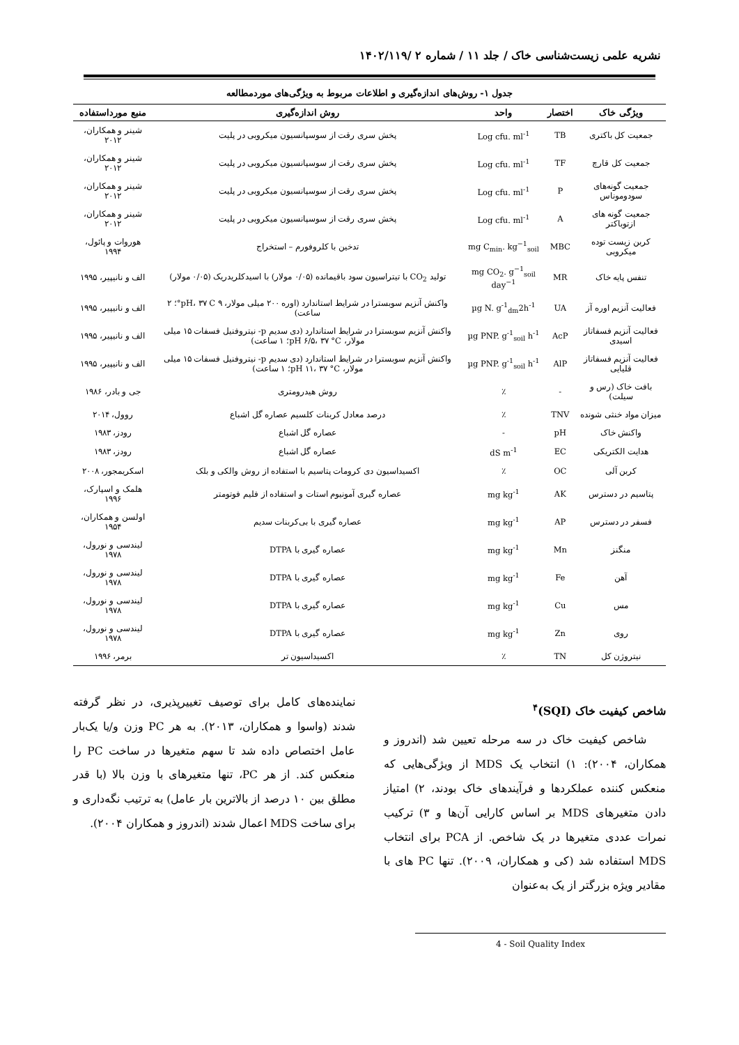نشریه علمی زیست‌شناسی خاک / جلد ۱۱ / شماره ۲ /۱۴۰۲/۱۱۹
جدول ۱- روش‌های اندازه‌گیری و اطلاعات مربوط به ویژگی‌های موردمطالعه
| ویژگی خاک | اختصار | واحد | روش اندازه‌گیری | منبع مورداستفاده |
| --- | --- | --- | --- | --- |
| جمعیت کل باکتری | TB | Log cfu. ml<sup>-1</sup> | پخش سری رقت از سوسپانسیون میکروبی در پلیت | شینر و همکاران، ۲۰۱۲ |
| جمعیت کل قارچ | TF | Log cfu. ml<sup>-1</sup> | پخش سری رقت از سوسپانسیون میکروبی در پلیت | شینر و همکاران، ۲۰۱۲ |
| جمعیت گونه‌های سودوموناس | P | Log cfu. ml<sup>-1</sup> | پخش سری رقت از سوسپانسیون میکروبی در پلیت | شینر و همکاران، ۲۰۱۲ |
| جمعیت گونه های ازتوباکتر | A | Log cfu. ml<sup>-1</sup> | پخش سری رقت از سوسپانسیون میکروبی در پلیت | شینر و همکاران، ۲۰۱۲ |
| کربن زیست توده میکروبی | MBC | mg C<sub>min</sub>. kg<sup>−1</sup><sub>soil</sub> | تدخین با کلروفورم – استخراج | هوروات و پائول، ۱۹۹۴ |
| تنفس پایه خاک | MR | mg CO<sub>2</sub>. g<sup>−1</sup><sub>soil</sub> day<sup>−1</sup> | تولید CO<sub>2</sub> با تیتراسیون سود باقیمانده (۰/۰۵ مولار) با اسیدکلریدریک (۰/۰۵ مولار) | الف و نانیپیر، ۱۹۹۵ |
| فعالیت آنزیم اوره آز | UA | µg N. g<sup>-1</sup><sub>dm</sub>2h<sup>-1</sup> | واکنش آنزیم سوبسترا در شرایط استاندارد (اوره ۲۰۰ میلی مولار، ۹ pH، ۳۷ C°؛ ۲ ساعت) | الف و نانیپیر، ۱۹۹۵ |
| فعالیت آنزیم فسفاتاز اسیدی | AcP | µg PNP. g<sup>-1</sup><sub>soil</sub> h<sup>-1</sup> | واکنش آنزیم سوبسترا در شرایط استاندارد (دی سدیم p- نیتروفنیل فسفات ۱۵ میلی مولار، pH ۶/۵، ۳۷ °C؛ ۱ ساعت) | الف و نانیپیر، ۱۹۹۵ |
| فعالیت آنزیم فسفاتاز قلیایی | AlP | µg PNP. g<sup>-1</sup><sub>soil</sub> h<sup>-1</sup> | واکنش آنزیم سوبسترا در شرایط استاندارد (دی سدیم p- نیتروفنیل فسفات ۱۵ میلی مولار، pH ۱۱، ۳۷ °C؛ ۱ ساعت) | الف و نانیپیر، ۱۹۹۵ |
| بافت خاک (رس و سیلت) | - | ٪ | روش هیدرومتری | جی و بادر، ۱۹۸۶ |
| میزان مواد خنثی شونده | TNV | ٪ | درصد معادل کربنات کلسیم عصاره گل اشباع | روول، ۲۰۱۴ |
| واکنش خاک | pH | - | عصاره گل اشباع | رودز، ۱۹۸۳ |
| هدایت الکتریکی | EC | dS m<sup>-1</sup> | عصاره گل اشباع | رودز، ۱۹۸۳ |
| کربن آلی | OC | ٪ | اکسیداسیون دی کرومات پتاسیم با استفاده از روش والکی و بلک | اسکریمجور، ۲۰۰۸ |
| پتاسیم در دسترس | AK | mg kg<sup>-1</sup> | عصاره گیری آمونیوم استات و استفاده از فلیم فوتومتر | هلمک و اسپارک، ۱۹۹۶ |
| فسفر در دسترس | AP | mg kg<sup>-1</sup> | عصاره گیری با بی‌کربنات سدیم | اولسن و همکاران، ۱۹۵۴ |
| منگنز | Mn | mg kg<sup>-1</sup> | عصاره گیری با DTPA | لیندسی و نورول، ۱۹۷۸ |
| آهن | Fe | mg kg<sup>-1</sup> | عصاره گیری با DTPA | لیندسی و نورول، ۱۹۷۸ |
| مس | Cu | mg kg<sup>-1</sup> | عصاره گیری با DTPA | لیندسی و نورول، ۱۹۷۸ |
| روی | Zn | mg kg<sup>-1</sup> | عصاره گیری با DTPA | لیندسی و نورول، ۱۹۷۸ |
| نیتروژن کل | TN | ٪ | اکسیداسیون تر | برمر، ۱۹۹۶ |
شاخص کیفیت خاک (SQI)<sup>۴</sup>
شاخص کیفیت خاک در سه مرحله تعیین شد (اندروز و همکاران، ۲۰۰۴): ۱) انتخاب یک MDS از ویژگی‌هایی که منعکس کننده عملکردها و فرآیندهای خاک بودند، ۲) امتیاز دادن متغیرهای MDS بر اساس کارایی آن‌ها و ۳) ترکیب نمرات عددی متغیرها در یک شاخص. از PCA برای انتخاب MDS استفاده شد (کی و همکاران، ۲۰۰۹). تنها PC های با مقادیر ویژه بزرگتر از یک به‌عنوان
نماینده‌های کامل برای توصیف تغییرپذیری، در نظر گرفته شدند (واسوا و همکاران، ۲۰۱۳). به هر PC وزن و/یا یک‌بار عامل اختصاص داده شد تا سهم متغیرها در ساخت PC را منعکس کند. از هر PC، تنها متغیرهای با وزن بالا (با قدر مطلق بین ۱۰ درصد از بالاترین بار عامل) به ترتیب نگه‌داری و برای ساخت MDS اعمال شدند (اندروز و همکاران ۲۰۰۴).
4 - Soil Quality Index